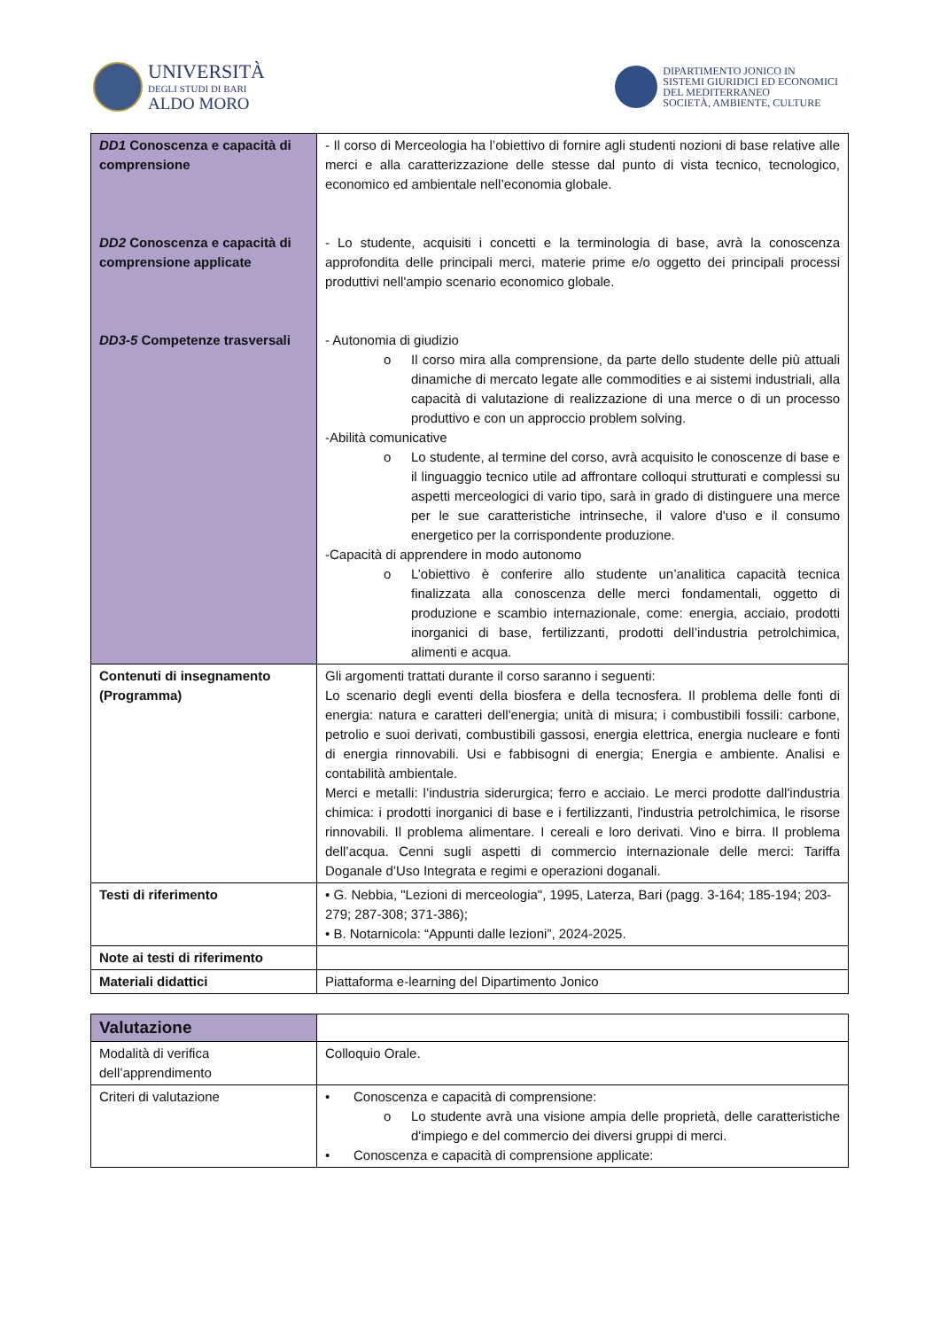UNIVERSITÀ
DEGLI STUDI DI BARI
ALDO MORO
DIPARTIMENTO JONICO IN
SISTEMI GIURIDICI ED ECONOMICI
DEL MEDITERRANEO
SOCIETÀ, AMBIENTE, CULTURE
| DD1 Conoscenza e capacità di comprensione DD2 Conoscenza e capacità di comprensione applicate DD3-5 Competenze trasversali | - Il corso di Merceologia ha l’obiettivo di fornire agli studenti nozioni di base relative alle merci e alla caratterizzazione delle stesse dal punto di vista tecnico, tecnologico, economico ed ambientale nell’economia globale. - Lo studente, acquisiti i concetti e la terminologia di base, avrà la conoscenza approfondita delle principali merci, materie prime e/o oggetto dei principali processi produttivi nell'ampio scenario economico globale. - Autonomia di giudizio o Il corso mira alla comprensione, da parte dello studente delle più attuali dinamiche di mercato legate alle commodities e ai sistemi industriali, alla capacità di valutazione di realizzazione di una merce o di un processo produttivo e con un approccio problem solving. -Abilità comunicative o Lo studente, al termine del corso, avrà acquisito le conoscenze di base e il linguaggio tecnico utile ad affrontare colloqui strutturati e complessi su aspetti merceologici di vario tipo, sarà in grado di distinguere una merce per le sue caratteristiche intrinseche, il valore d'uso e il consumo energetico per la corrispondente produzione. -Capacità di apprendere in modo autonomo o L’obiettivo è conferire allo studente un’analitica capacità tecnica finalizzata alla conoscenza delle merci fondamentali, oggetto di produzione e scambio internazionale, come: energia, acciaio, prodotti inorganici di base, fertilizzanti, prodotti dell’industria petrolchimica, alimenti e acqua. |
| Contenuti di insegnamento (Programma) | Gli argomenti trattati durante il corso saranno i seguenti: Lo scenario degli eventi della biosfera e della tecnosfera. Il problema delle fonti di energia: natura e caratteri dell'energia; unità di misura; i combustibili fossili: carbone, petrolio e suoi derivati, combustibili gassosi, energia elettrica, energia nucleare e fonti di energia rinnovabili. Usi e fabbisogni di energia; Energia e ambiente. Analisi e contabilità ambientale. Merci e metalli: l’industria siderurgica; ferro e acciaio. Le merci prodotte dall'industria chimica: i prodotti inorganici di base e i fertilizzanti, l'industria petrolchimica, le risorse rinnovabili. Il problema alimentare. I cereali e loro derivati. Vino e birra. Il problema dell’acqua. Cenni sugli aspetti di commercio internazionale delle merci: Tariffa Doganale d’Uso Integrata e regimi e operazioni doganali. |
| Testi di riferimento | • G. Nebbia, "Lezioni di merceologia", 1995, Laterza, Bari (pagg. 3-164; 185-194; 203-279; 287-308; 371-386); • B. Notarnicola: “Appunti dalle lezioni”, 2024-2025. |
| Note ai testi di riferimento | |
| Materiali didattici | Piattaforma e-learning del Dipartimento Jonico |
| Valutazione | |
| Modalità di verifica dell’apprendimento | Colloquio Orale. |
| Criteri di valutazione | • Conoscenza e capacità di comprensione: o Lo studente avrà una visione ampia delle proprietà, delle caratteristiche d'impiego e del commercio dei diversi gruppi di merci. • Conoscenza e capacità di comprensione applicate: |